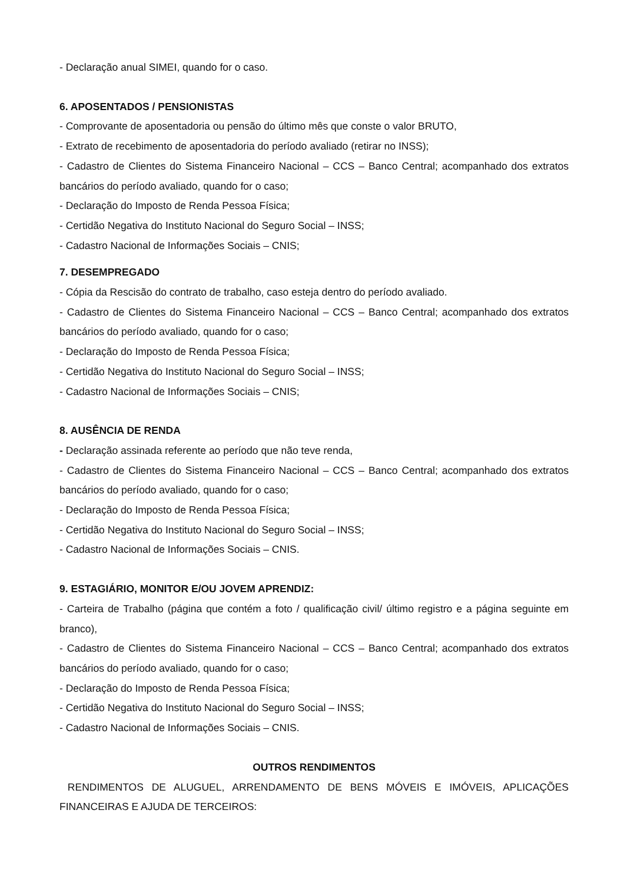- Declaração anual SIMEI, quando for o caso.
6. APOSENTADOS / PENSIONISTAS
- Comprovante de aposentadoria ou pensão do último mês que conste o valor BRUTO,
- Extrato de recebimento de aposentadoria do período avaliado (retirar no INSS);
- Cadastro de Clientes do Sistema Financeiro Nacional – CCS – Banco Central; acompanhado dos extratos bancários do período avaliado, quando for o caso;
- Declaração do Imposto de Renda Pessoa Física;
- Certidão Negativa do Instituto Nacional do Seguro Social – INSS;
- Cadastro Nacional de Informações Sociais – CNIS;
7. DESEMPREGADO
- Cópia da Rescisão do contrato de trabalho, caso esteja dentro do período avaliado.
- Cadastro de Clientes do Sistema Financeiro Nacional – CCS – Banco Central; acompanhado dos extratos bancários do período avaliado, quando for o caso;
- Declaração do Imposto de Renda Pessoa Física;
- Certidão Negativa do Instituto Nacional do Seguro Social – INSS;
- Cadastro Nacional de Informações Sociais – CNIS;
8. AUSÊNCIA DE RENDA
- Declaração assinada referente ao período que não teve renda,
- Cadastro de Clientes do Sistema Financeiro Nacional – CCS – Banco Central; acompanhado dos extratos bancários do período avaliado, quando for o caso;
- Declaração do Imposto de Renda Pessoa Física;
- Certidão Negativa do Instituto Nacional do Seguro Social – INSS;
- Cadastro Nacional de Informações Sociais – CNIS.
9. ESTAGIÁRIO, MONITOR E/OU JOVEM APRENDIZ:
- Carteira de Trabalho (página que contém a foto / qualificação civil/ último registro e a página seguinte em branco),
- Cadastro de Clientes do Sistema Financeiro Nacional – CCS – Banco Central; acompanhado dos extratos bancários do período avaliado, quando for o caso;
- Declaração do Imposto de Renda Pessoa Física;
- Certidão Negativa do Instituto Nacional do Seguro Social – INSS;
- Cadastro Nacional de Informações Sociais – CNIS.
OUTROS RENDIMENTOS
RENDIMENTOS DE ALUGUEL, ARRENDAMENTO DE BENS MÓVEIS E IMÓVEIS, APLICAÇÕES FINANCEIRAS E AJUDA DE TERCEIROS: